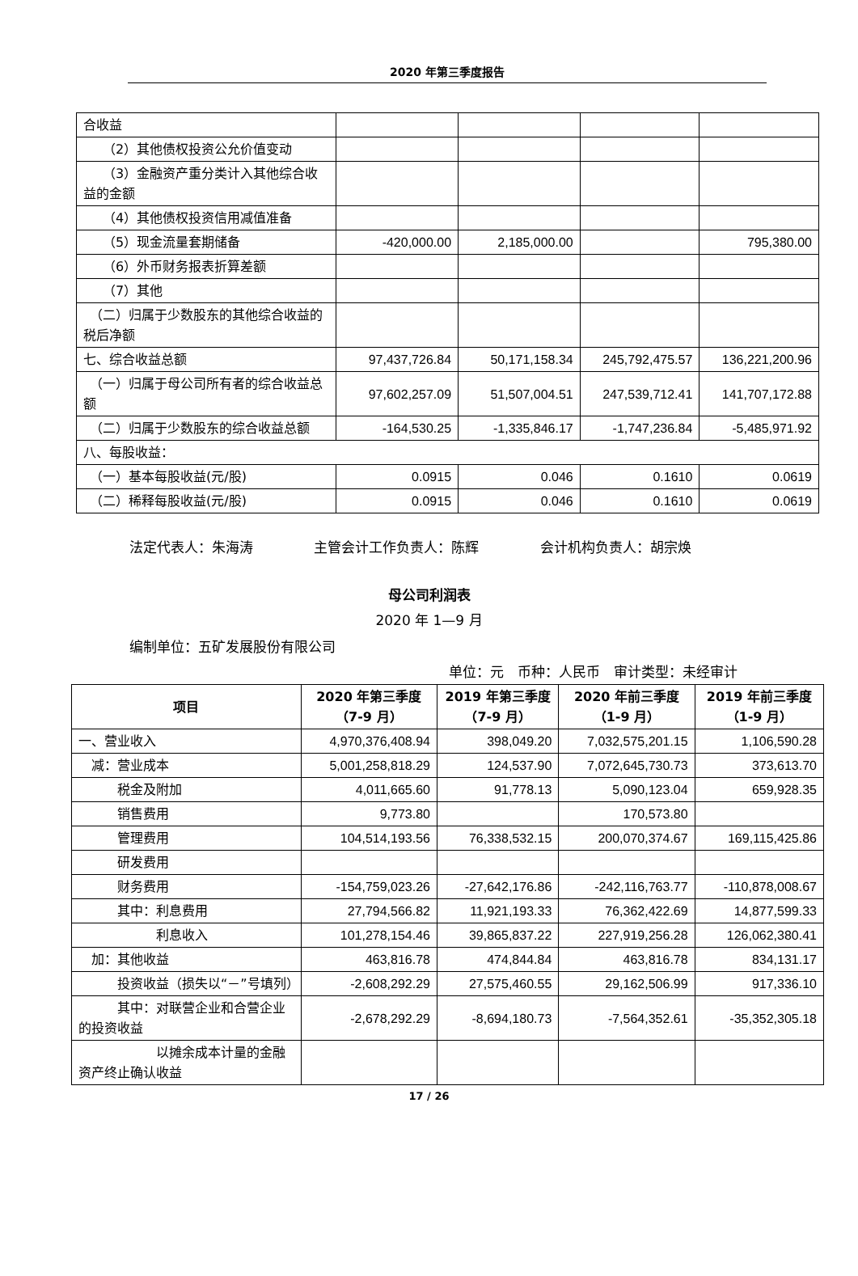2020 年第三季度报告
| 合收益 | | | | |
| （2）其他债权投资公允价值变动 | | | | |
| （3）金融资产重分类计入其他综合收益的金额 | | | | |
| （4）其他债权投资信用减值准备 | | | | |
| （5）现金流量套期储备 | -420,000.00 | 2,185,000.00 | | 795,380.00 |
| （6）外币财务报表折算差额 | | | | |
| （7）其他 | | | | |
| （二）归属于少数股东的其他综合收益的税后净额 | | | | |
| 七、综合收益总额 | 97,437,726.84 | 50,171,158.34 | 245,792,475.57 | 136,221,200.96 |
| （一）归属于母公司所有者的综合收益总额 | 97,602,257.09 | 51,507,004.51 | 247,539,712.41 | 141,707,172.88 |
| （二）归属于少数股东的综合收益总额 | -164,530.25 | -1,335,846.17 | -1,747,236.84 | -5,485,971.92 |
| 八、每股收益： | | | | |
| （一）基本每股收益(元/股) | 0.0915 | 0.046 | 0.1610 | 0.0619 |
| （二）稀释每股收益(元/股) | 0.0915 | 0.046 | 0.1610 | 0.0619 |
法定代表人：朱海涛 主管会计工作负责人：陈辉 会计机构负责人：胡宗焕
母公司利润表
2020 年 1—9 月
编制单位：五矿发展股份有限公司
单位：元　币种：人民币　审计类型：未经审计
| 项目 | 2020 年第三季度（7-9 月） | 2019 年第三季度（7-9 月） | 2020 年前三季度（1-9 月） | 2019 年前三季度（1-9 月） |
| --- | --- | --- | --- | --- |
| 一、营业收入 | 4,970,376,408.94 | 398,049.20 | 7,032,575,201.15 | 1,106,590.28 |
| 减：营业成本 | 5,001,258,818.29 | 124,537.90 | 7,072,645,730.73 | 373,613.70 |
| 税金及附加 | 4,011,665.60 | 91,778.13 | 5,090,123.04 | 659,928.35 |
| 销售费用 | 9,773.80 | | 170,573.80 | |
| 管理费用 | 104,514,193.56 | 76,338,532.15 | 200,070,374.67 | 169,115,425.86 |
| 研发费用 | | | | |
| 财务费用 | -154,759,023.26 | -27,642,176.86 | -242,116,763.77 | -110,878,008.67 |
| 其中：利息费用 | 27,794,566.82 | 11,921,193.33 | 76,362,422.69 | 14,877,599.33 |
| 利息收入 | 101,278,154.46 | 39,865,837.22 | 227,919,256.28 | 126,062,380.41 |
| 加：其他收益 | 463,816.78 | 474,844.84 | 463,816.78 | 834,131.17 |
| 投资收益（损失以“－”号填列） | -2,608,292.29 | 27,575,460.55 | 29,162,506.99 | 917,336.10 |
| 其中：对联营企业和合营企业的投资收益 | -2,678,292.29 | -8,694,180.73 | -7,564,352.61 | -35,352,305.18 |
| 以摊余成本计量的金融资产终止确认收益 | | | | |
17 / 26